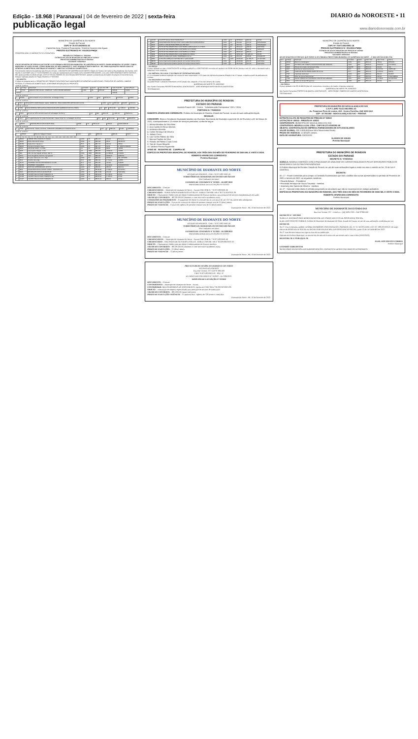Edição - 18.968 | Paranavaí | 04 de fevereiro de 2022 | sexta-feira
DIARIO do NOROESTE • 11
publicação legal www.diariodonoroeste.com.br
MUNICÍPIO DE QUERÊNCIA DO NORTE
Estado do Paraná
CNPJ Nº 76.973.692/0001-16
Capital do Arroz, Pantanal Paranaense, Território Encontro das Águas
PREGÃO ELETRONICO Nº. 001/2022-PMQN
PROCESSO ADM. Nº 002/2022 FLS Nº ASSINATURA:
PREGÃO ELETRÔNICO nº. 001/2022
EXTRATO DE ATA DE REGISTRO DE PREÇOS Nº 13/2022
PROCESSO ADMINISTRATIVO Nº.002/2022
VALIDADE: 03/02/2023
ATA DE REGISTRO DE PREÇOS QUE ENTRE SI CELEBRAM A PREFEITURA MUNICIPAL DE QUERÊNCIA DO NORTE, FUNDO MUNICIPAL DE SAÚDE, FUNDO MUNICIPAL DE AÇÃO SOCIAL, FUNDO MUNICIPAL DE MEIO AMBIENTE E JOSE HENRIQUE BARTH MATEUS - ME, PARA AQUISIÇÕES PARCELADAS DE GÊNEROS ALIMENTÍCIOS, MATERIAIS DE HIGIENE E LIMPEZA E UTENSÍLIOS DOMÉSTICOS.
Pelo presente instrumento particular que firma de um lado, o MUNICÍPIO DE QUERÊNCIA DO NORTE, Estado do Paraná com sede na Rua Waldemar dos Santos, 1197, inscrito no CNPJ/MF sob o nº 76.973.692/0001-16, neste ato representado pelo Prefeito ALEX SANDRO FERNANDES, e do outro JOSE HENRIQUE BARTH MATEUS - ME, pessoa jurídica de direito privado, CNPJ Nº 05.944.795/0001-00, denominada CONTRATADA, ajustam a presente ata de registro de preços em decorrência da licitação realizada através do Pregão Eletrônico nº 001/2022.
– DO OBJETO
O objeto do presente termo é REGISTRO DE PREÇOS PARA EVENTUAIS AQUISIÇÕES DE GÊNEROS ALIMENTÍCIOS, PRODUTOS DE LIMPEZA, HIGIENE PESSOAL E UTENSÍLIOS DOMÉSTICOS, CONFORME DESCRIÇÃO DA PROPOSTA
LOTE 20: LOTE 20
| Item | Código | Descrição | Unidade | Quant. | Valor Unit. R$ | Valor Total R$ | Marca/Espec. |
| --- | --- | --- | --- | --- | --- | --- | --- |
| 1 | 7759 | ABACAXI EM CALDA - RODELAS - LATA COM 830 GRAMAS | LATA | 24 | R$ 9,32 | 223,68 | OLBA |
| TOTAL: | | | | | | 223,68 | |
LOTE 22: LOTE 22
| 1 | 35523 | Achocolatado em pó solúvel diet - embalagem 210g | UNID | 120 | R$ 19,75 | 2.370,00 | LINEA |
LOTE 24: LOTE 24
| 1 | 2113 | ADOÇANTE COMPOSIÇÃO: AGUA, SORBITOL, EDULCORANTES ARTIFICIAIS 100 ML | UNID | 114 | R$ 2,99 | 340,86 | ADOCIL |
LOTE 25: LOTE 25
| 1 | 6029 | ÁGUA MINERAL SEM GÁS ACONDICIONADA EM GARRAFÃO DE 20 LITROS | GL | 95 | R$ 11,98 | 1.138,10 | ZAFIRA |
LOTE 26: LOTE 26
| 1 | 5453 | Amido de milho acondicionado em embalagem de 500 g | CX | 290 | R$ 4,35 | 1.261,50 | PINDUCA |
LOTE 28: LOTE 28
| 1 | 26177 | Arroz agulhinha tipo 01, grupo beneficiado, classe longo fino, embalagem de 05 kg | PCT | 812 | R$ 14,99 | 12.171,88 | MINUETO |
LOTE 32: LOTE 32
| 1 | 33612 | BATATA PALHA CROCANTE 500G | UNID | 34 | R$ 10,40 | 353,60 | MAIS SABOR |
LOTE 33: LOTE 33
| 1 | 7768 | BAUNILHA - ÁGUA, ÁLCOOL, CORANTE CARAMELO E VANILHA 30 ML | FR | 7 | R$ 6,40 | 44,80 | CEPERA |
LOTE 37: LOTE 37
| 1 | 35526 | Biscoito Salgado Integral | UNID | 60 | R$ 6,00 | 360,00 | SALT |
LOTE 50 / 52 / 61 / 62 / 71 / 73 / 88 / 89 / 91 / 94 / 110 / 111 / 126 / 242 / 249 / 264 / 265 / 266
| 1 | 33614 | CREME TIPO CHANTILLY 200GR | UNID | 25 | R$ 4,76 | 119,00 | HULALA |
| 1 | 33615 | EMULSIFICANTE 200G | UNID | 10 | R$ 6,84 | 68,40 | SELECTA |
| 1 | 32153 | feijão preto 1 kg tipo 1 | PCT | 40 | R$ 7,75 | 310,00 | UEDA |
| 1 | 33621 | Fermento biológico Seco | UNID | 52 | R$ 1,27 | 66,04 | D. BENTA FERMIX |
| 1 | 6034 | LEITE DE SOJA - 1 LITRO | CX | 20 | R$ 4,90 | 98,00 | LIDER |
| 1 | 6035 | Leite liquido integral - 1 litro | CX | 1364 | R$ 3,55 | 4.842,20 | LIDER |
| 1 | 909 | Óleo de soja vegetal refinado, 900 ml | UNID | 1184 | R$ 8,69 | 10.288,96 | COAMO |
| 1 | 5474 | Ovos de galinha, brancos, tipo grande | DZ | 620 | R$ 6,20 | 3.844,00 | GRANJA |
| 1 | 35521 | Pó para mistura de coco, 50gr | UNID | 50 | R$ 2,51 | 125,50 | DR. OETKER |
| 1 | 7811 | Polvilho doce 1kg | PCT | 285 | R$ 6,00 | 1.710,00 | LOPES |
| 1 | 32157 | TEMPERO SALSA DESIDRATADA 10 GRS | PCT | 516 | R$ 0,80 | 412,80 | NOBRE |
| 1 | 32158 | TEMPERO VINAGRETE | PCT | 662 | R$ 3,95 | 2.614,90 | 3 MORRINHOS |
| 1 | 32164 | AVENTAL IMPERMEÁVEL DE PVC | UNID | 30 | R$ 8,50 | 255,00 | MAICOL |
| 1 | 6862 | ASSADEIRA EM ALUMINIO FUNDA - TAMANHO 05 | UNID | 27 | R$ 38,28 | 1.033,56 | NICOPAN |
| 1 | 5304 | BANDEJA PLASTICA 40CMX25CM | UNID | 16 | R$ 13,38 | 214,08 | SANTANA |
| 1 | 12128 | COLETE SALVA VIDAS TAMANHO G | UNID | 18 | R$ 59,90 | 1.078,20 | ATIVA |
| 1 | 12129 | COLETE SALVA VIDAS TAMANHO GG | UNID | 17 | R$ 65,00 | 1.105,00 | ATIVA |
| 1 | 12127 | COLETE SALVA VIDAS TAMANHO M | UNID | 14 | R$ 61,00 | 854,00 | ATIVA |
| 1 | 12126 | COLETE SALVA VIDAS TAMANHO P | UNID | 14 | R$ 58,00 | 812,00 | ATIVA |
| 1 | 6860 | FACA PARA PÃO EM AÇO INOX COM CABO EM POLIPROPILENO | UNID | 16 | R$ 9,20 | 147,20 | SIMONAGIO |
| 1 | 5503 | GARFO COMUM PARA REFEIÇÃO EM INOX | UNID | 142 | R$ 6,50 | 923,00 | SIMONAGIO |
| 1 | 7840 | POTE DE POLIPROPILENO COM TAMPA CAPACIDADE 1,5 LITROS | UNID | 47 | R$ 10,47 | 492,09 | SANTANA |
| 1 | 7837 | POTE DE POLIPROPILENO COM TAMPA 10,5 LITROS | UNID | 35 | R$ 23,80 | 833,00 | INIPLAST |
| 1 | 7839 | POTE DE POLIPROPILENO COM TAMPA 5,5 LITROS | UNID | 37 | R$ 22,42 | 829,54 | POTE |
| 1 | 7838 | POTE DE POLIPROPILENO COM TAMPA 23 LITROS | UNID | 37 | R$ 51,49 | 1.905,13 | POTE |
| 1 | 7842 | PRATO FUNDO DE VIDRO TEMPERADO 22 cm | UNID | 110 | R$ 4,78 | 525,80 | DIAMANTE |
| 1 | 1886 | ALHO EM CABEÇA IN NATURA DE 1ª QUALIDADE | KG | 1275 | R$ 24,93 | 31.785,75 | IN NATURA |
| 1 | 38181 | Caixa organizadora plástica grande com tampa multiuso 20 lts | UNID | 4 | R$ 62,89 | 251,56 | SANTANA |
| 1 | 38182 | Caixa organizadora plástica grande com tampa multiuso 30 lts | UNID | 4 | R$ 76,89 | 307,56 | SANTANA |
– DO PREÇO
O preço ajustado ao qual o CONTRATANTE se obriga a adimplir e o CONTRATADO concorda em receber é de R$ 86.116,69 (oitenta e seis mil, cento e dezesseis reais e sessenta e nove centavos).
– DA VIGÊNCIA, DO LOCAL E DO PRAZO DE ENTREGA/EXECUÇÃO
4.1 A contratada receberá requisição de compra do setor responsável. 4.2 O prazo de vigência da presente licitação é de 12 meses, contados a partir da assinatura do contrato.
– DA SUCESSÃO E DO FORO
As partes firmam o presente instrumento em 02 (duas) vias, elegendo o Foro da Comarca de Loanda.
QUERÊNCIA DO NORTE PR, 03/02/2022
Alex Sandro Fernandes PREFEITO MUNICIPAL CONTRATANTE JOSE HENRIQUE BARTH MATEUS CONTRATADA
TESTEMUNHAS:
PREFEITURA DO MUNICÍPIO DE RONDON
ESTADO DO PARANÁ
Avenida Paraná 155 - Centro "Administração Participativa" 2021 / 2024
PORTARIA N.º 7580/2022
ROBERTO APARECIDO CORREDATO, Prefeito do Município de Rondon, Estado do Paraná, no uso de suas atribuições legais,
RESOLVE:
CONCEDER: férias a Servidores Municipais lotados nas Diversas Secretarias do Município a partir de 01 de Fevereiro a 02 de Março de 2022, correspondentes a 12 meses de serviços prestados, conforme segue:
1. Afonso Mendes da Silva Neto
2. Ana Camila Di Renzo Martins
3. Anderson Almeida
4. Carlos Henrique de Oliveira
5. Juliano Cicoti
6. Luiz Carlos Ribeiro da Silva
7. Marcos Paulino da Silva
8. Rosana de Fátima Couto Costa
9. Tais de Souza Miquelin
10. Valdecir Pereira Figueiredo
AFIXE-SE REGISTRE-SE CUMPRA-SE
EDIFÍCIO DA PREFEITURA MUNICIPAL DE RONDON, AOS TRÊS DIAS DO MÊS DE FEVEREIRO DE DOIS MIL E VINTE E DOIS.
ROBERTO APARECIDO CORREDATO
Prefeito Municipal
MUNICÍPIO DE DIAMANTE DO NORTE
ESTADO DO PARANÁ - CNPJ. 76.972.082/ 0001-06
TERRITÓRIO DA CIDADANIA ENCONTRO DAS ÁGUAS
Nós Confiamos em Deus!
EXTRATO DE CONTRATO Nº 11/2022 – ID 2287/2022
INEXIGIBILIDADE DE LICITAÇÃO Nº 01/2022
DOCUMENTO: - Contrato
CREDENCIANTE: - Município de Diamante do Norte – Paraná CNPJ SOB N.º 76.972.082/0001-06
CREDENCIADO: - RUBIA MARA RODRIGUES DA SILVA - EIRELI CNPJ/MF sob nº 30.274.563/0001-39.
OBJETO: - Chamamento Público tem por objeto Credenciamento de Pessoas Jurídicas, para prestação de serviços complementares de saúde.
VALOR DO CONTRATO: - R$ 229.500,00 (duzentos e vinte nove mil e quinhentos reais).
CONDIÇÕES DE PAGAMENTO: - O pagamento do objeto ora licitado dar-se-á no prazo de até o 10º dia útil do mês subsequente.
PRAZO DE EXECUÇÃO: - O prazo de execução do objeto do presente contrato será de 12 (doze) meses.
PRAZO DE VIGENCIA: - O prazo de vigência do presente contrato será de 12 (doze) meses.
Diamante do Norte - PR, 03 de fevereiro de 2022.
MUNICÍPIO DE DIAMANTE DO NORTE
ESTADO DO PARANÁ - CNPJ. 76.972.082/ 0001-06
TERRITÓRIO DA CIDADANIA ENCONTRO DAS ÁGUAS
Nós Confiamos em Deus!
EXTRATO DE CONTRATO Nº 12/2022 – ID 2288/2022
INEXIGIBILIDADE DE LICITAÇÃO Nº 02/2022
DOCUMENTO: - Contrato
CREDENCIANTE: - Município de Diamante do Norte – Paraná CNPJ SOB N.º 76.972.082/0001-06
CREDENCIADO: - ORLANDO DE OLIVEIRA E SOUZA - EIRELI CNPJ/MF sob nº 19.429.696/0001-02.
OBJETO: - Chamamento Público tem por objeto Credenciamento de Pessoas Jurídicas.
VALOR DO CONTRATO: - R$ 229.500,00 (duzentos e vinte nove mil e quinhentos reais).
PRAZO DE EXECUÇÃO: - 12 (doze) meses.
PRAZO DE VIGENCIA: - 12 (doze) meses.
Diamante do Norte - PR, 03 de fevereiro de 2022.
PREFEITURA MUNICIPAL DE DIAMANTE DO NORTE
ESTADO DO PARANÁ
Rua José Vicente, 257 CEP 87.990-000
CNPJ 76.972.082/0001-06 PAG. Nº
EXTRATO DO CONTRATO Nº 10/2022 – ID 2286/2022.
DISPENSA DE LICITAÇÃO Nº 03/2022
DOCUMENTO: - Contrato
CONTRATANTE: - Município de Diamante do Norte – Paraná
CONTRATADA: MILTON BORGES DO NASCIMENTO, inscrita no CNPJ Sob nº 26.593.347/0001-89.
OBJETO: - contratação de empresa especializada para prestação de serviços de sanitização.
VALOR DO CONTRATO: - R$ 4.000,00 (quatro mil reais).
PRAZO DE EXECUÇÃO VIGÊNCIA: - 15 (quinze) dias; vigência de 120 (cento e vinte) dias.
Diamante do Norte - PR, 02 de fevereiro de 2022.
MUNICÍPIO DE QUERÊNCIA DO NORTE
Estado do Paraná
CNPJ Nº 76.973.692/0001-16
PREGÃO ELETRONICO Nº. 001/2022-PMQN
EXTRATO DE ATA DE REGISTRO DE PREÇOS Nº 14/2022
PROCESSO ADMINISTRATIVO Nº.002/2022
VALIDADE: 03/02/2023
ATA DE REGISTRO DE PREÇOS QUE ENTRE SI CELEBRAM A PREFEITURA MUNICIPAL DE QUERÊNCIA DO NORTE ... E MAX CESTAS.COM LTDA
| Item | Código | Descrição | Unidade | Quant. | Valor Unit. | Valor Total | Marca |
| --- | --- | --- | --- | --- | --- | --- | --- |
| 1 | 35525 | Biscoito amanteigado | UNID | 184 | R$ 4,00 | 736,00 | RENATA |
| 1 | 9032 | EXTRATO DE TOMATE CONCENTRADO 850 GRAMAS | LATA | 490 | R$ 8,00 | 3.920,00 | CIA FRIAS |
| 1 | 1903 | Extrato de tomate concentrado 140g | SACHE | 206 | R$ 2,00 | 412,00 | VAL |
| 1 | 1907 | Farinha de mandioca branca | PCT | 565 | R$ 3,50 | 1.977,50 | JOPPLAM |
| 1 | 902 | FUBÁ DE MILHO EMBALAGEM DE 01 KG | PCT | 388 | R$ 4,00 | 1.552,00 | SINHA |
| 1 | 7797 | maionese tradicional | LATA | 227 | R$ 3,00 | 681,00 | SUAVIT |
| 1 | 908 | Milho de pipoca 500 gramas | PCT | 142 | R$ 3,00 | 426,00 | A NATUREZA |
| 1 | 7799 | MILHO VERDE EM CONSERVA LATA DE 200 GRAMAS | UND | 490 | R$ 2,20 | 1.078,00 | SO FRUTAS |
| 1 | 7801 | molho de tomate 340 gramas | UNID | 180 | R$ 1,20 | 216,00 | VAL |
– DO PREÇO
O preço ajustado é de R$ 10.998,50 (dez mil, novecentos e noventa e oito reais e cinquenta centavos).
QUERÊNCIA DO NORTE PR, 03/02/2022
Alex Sandro Fernandes PREFEITO MUNICIPAL CONTRATANTE JOSE ERONDY RIBEIRO DE CAMPOS CONTRATADA
TESTEMUNHAS:
PREFEITURA DO MUNICÍPIO DE NOVA ALIANÇA DO IVAÍ
C.N.P.J. (MF) 76.413.061/0001-42
Av. Francisco Pires de Lemos, 410 - Centro Fone/fax. (44) 3433-1112
CEP - 87.790.000 - NOVA ALIANÇA DO IVAÍ – PARANÁ
EXTRATO DA ATA DE REGISTRO DE PREÇOS Nº 5/2022
LICITAÇÃO Nº 4/2022 - PREGÃO Nº 4/2022
CONTRATANTE: MUNICÍPIO DE NOVA ALIANÇA DO IVAÍ
CONTRATADO: MOURA & LEAL LTDA - CNPJ 00.273.974/0001-49
OBJETO: CONTRATAÇÃO DE EMPRESA FORNECEDORA DE KITS ESCOLARES
VALOR GLOBAL: R$ 11.900,00(Onze Mil e Novecentos Reais).
PRAZO DE VIGÊNCIA: 12 (DOZE) meses.
DATA DE ASSINATURA: 03/02/2022
ULISSES DE SOUZA
Prefeito Municipal
PREFEITURA DO MUNICÍPIO DE RONDON
ESTADO DO PARANÁ
DECRETO N.º 5780/2022
SÚMULA: NOMEIA COMISSÃO COM A FINALIDADE DE ANALISAR OS CURSOS REALIZADOS PELOS SERVIDORES PÚBLICOS MUNICIPAIS E DÁ OUTRAS PROVIDÊNCIAS.
O Prefeito Municipal de Rondon, Estado do Paraná, no uso de suas atribuições legais e tendo em vista o contido no Art. 23 da Lei nº 1518/2011,
DECRETA:
Art. 1.º - Ficam nomeados para compor a Comissão Examinadora que fará a análise dos cursos apresentados no período de Fevereiro de 2020 a Janeiro de 2022, os seguintes membros:
• Ricardo Beluco – Presidente
• Fernando Henrique de Souza Travasso - membro
• Josemery dos Santos de Oliveira - membro
Art. 2º - Somente terão direito à referida progressão os servidores que não se encontrarem em estágio probatório.
EDIFÍCIO DA PREFEITURA DO MUNICÍPIO DE RONDON, AOS TRÊS DIAS DO MÊS DE FEVEREIRO DE DOIS MIL E VINTE E DOIS.
ROBERTO APARECIDO CORREDATO
Prefeito Municipal
MUNICIPIO DE DIAMANTE DO ESTADO DO
Rua José Vicente, 257 - Fone/Fax.: (44) 3429-1319 - CEP 87990-000
DECRETO N.º. 023/2022
SUMULA: EXONERA SERVIDORA MUNICIPAL DO CARGO EFETIVO DE ASSISTENTE SOCIAL.
ELIEL DOS SANTOS CORREA, Prefeito do Município de Diamante do Norte, Estado do Paraná, no uso de suas atribuições conferidas por Lei,
DECRETA:
Art.1º. Fica exonerada a pedido, IZABELA BARBOSA VASCONCELOS CAMARGO, RG. Nº 12.740.813-0/PR e CPF Nº. 088.218.319.22, do cargo efetivo de ASSISTENTE SOCIAL da SECRETARIA MUNICIPAL DA ASSISTENCIA SOCIAL, partir 02 de FEVEREIRO de 2022.
Art.2º. Este decreto entrará em vigor na data de sua publicação.
Gabinete do Prefeito Municipal, ao terceiro dia do mês de fevereiro do ano de dois mil e vinte e dois (03/02/2022).
REGISTRE-SE E PUBLIQUE-SE
ELIEL DOS SANTOS CORREA
Prefeito Municipal
LEANDRO GARGANTINI
SECRETARIO MUNICIPAL DA ADMINISTRAÇÃO, FINANÇAS E DESENVOLVIMENTO ECONOMICO.